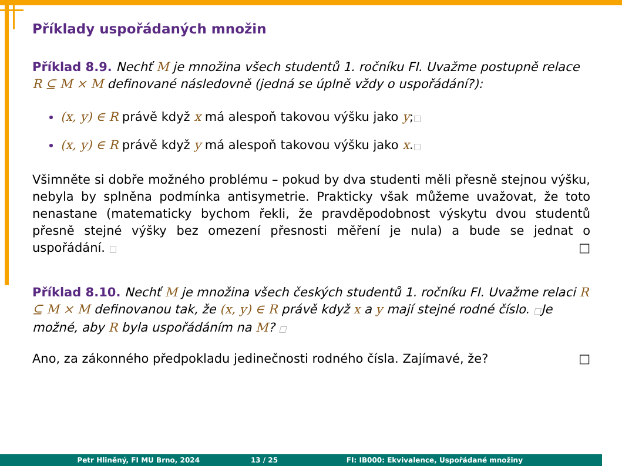Příklady uspořádaných množin
Příklad 8.9. Nechť M je množina všech studentů 1. ročníku FI. Uvažme postupně relace R ⊆ M × M definované následovně (jedná se úplně vždy o uspořádání?):
(x, y) ∈ R právě když x má alespoň takovou výšku jako y;□
(x, y) ∈ R právě když y má alespoň takovou výšku jako x.□
Všimněte si dobře možného problému – pokud by dva studenti měli přesně stejnou výšku, nebyla by splněna podmínka antisymetrie. Prakticky však můžeme uvažovat, že toto nenastane (matematicky bychom řekli, že pravděpodobnost výskytu dvou studentů přesně stejné výšky bez omezení přesnosti měření je nula) a bude se jednat o uspořádání. □ □
Příklad 8.10. Nechť M je množina všech českých studentů 1. ročníku FI. Uvažme relaci R ⊆ M × M definovanou tak, že (x, y) ∈ R právě když x a y mají stejné rodné číslo. □Je možné, aby R byla uspořádáním na M? □
Ano, za zákonného předpokladu jedinečnosti rodného čísla. Zajímavé, že? □
Petr Hliněný, FI MU Brno, 2024 13 / 25 FI: IB000: Ekvivalence, Uspořádané množiny